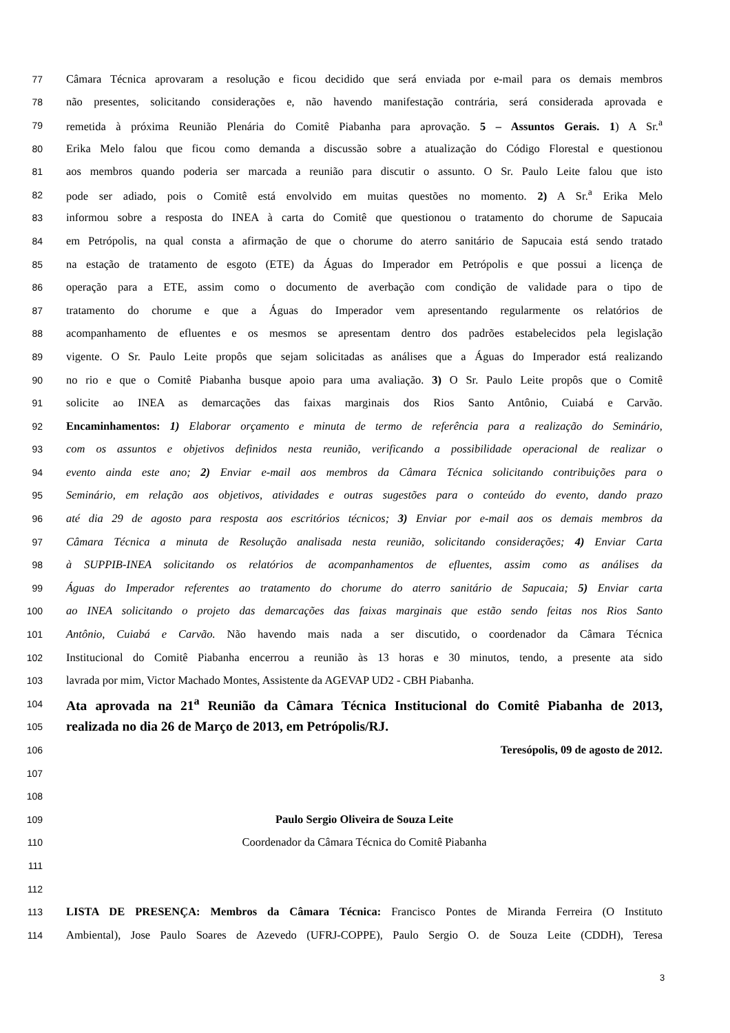77 Câmara Técnica aprovaram a resolução e ficou decidido que será enviada por e-mail para os demais membros
78 não presentes, solicitando considerações e, não havendo manifestação contrária, será considerada aprovada e
79 remetida à próxima Reunião Plenária do Comitê Piabanha para aprovação. 5 – Assuntos Gerais. 1) A Sr.<sup>a</sup>
80 Erika Melo falou que ficou como demanda a discussão sobre a atualização do Código Florestal e questionou
81 aos membros quando poderia ser marcada a reunião para discutir o assunto. O Sr. Paulo Leite falou que isto
82 pode ser adiado, pois o Comitê está envolvido em muitas questões no momento. 2) A Sr.<sup>a</sup> Erika Melo
83 informou sobre a resposta do INEA à carta do Comitê que questionou o tratamento do chorume de Sapucaia
84 em Petrópolis, na qual consta a afirmação de que o chorume do aterro sanitário de Sapucaia está sendo tratado
85 na estação de tratamento de esgoto (ETE) da Águas do Imperador em Petrópolis e que possui a licença de
86 operação para a ETE, assim como o documento de averbação com condição de validade para o tipo de
87 tratamento do chorume e que a Águas do Imperador vem apresentando regularmente os relatórios de
88 acompanhamento de efluentes e os mesmos se apresentam dentro dos padrões estabelecidos pela legislação
89 vigente. O Sr. Paulo Leite propôs que sejam solicitadas as análises que a Águas do Imperador está realizando
90 no rio e que o Comitê Piabanha busque apoio para uma avaliação. 3) O Sr. Paulo Leite propôs que o Comitê
91 solicite ao INEA as demarcações das faixas marginais dos Rios Santo Antônio, Cuiabá e Carvão.
92 Encaminhamentos: 1) Elaborar orçamento e minuta de termo de referência para a realização do Seminário,
93 com os assuntos e objetivos definidos nesta reunião, verificando a possibilidade operacional de realizar o
94 evento ainda este ano; 2) Enviar e-mail aos membros da Câmara Técnica solicitando contribuições para o
95 Seminário, em relação aos objetivos, atividades e outras sugestões para o conteúdo do evento, dando prazo
96 até dia 29 de agosto para resposta aos escritórios técnicos; 3) Enviar por e-mail aos os demais membros da
97 Câmara Técnica a minuta de Resolução analisada nesta reunião, solicitando considerações; 4) Enviar Carta
98 à SUPPIB-INEA solicitando os relatórios de acompanhamentos de efluentes, assim como as análises da
99 Águas do Imperador referentes ao tratamento do chorume do aterro sanitário de Sapucaia; 5) Enviar carta
100 ao INEA solicitando o projeto das demarcações das faixas marginais que estão sendo feitas nos Rios Santo
101 Antônio, Cuiabá e Carvão. Não havendo mais nada a ser discutido, o coordenador da Câmara Técnica
102 Institucional do Comitê Piabanha encerrou a reunião às 13 horas e 30 minutos, tendo, a presente ata sido
103 lavrada por mim, Victor Machado Montes, Assistente da AGEVAP UD2 - CBH Piabanha.
104 Ata aprovada na 21<sup>a</sup> Reunião da Câmara Técnica Institucional do Comitê Piabanha de 2013,
105 realizada no dia 26 de Março de 2013, em Petrópolis/RJ.
106 Teresópolis, 09 de agosto de 2012.
107
108
109 Paulo Sergio Oliveira de Souza Leite
110 Coordenador da Câmara Técnica do Comitê Piabanha
111
112
113 LISTA DE PRESENÇA: Membros da Câmara Técnica: Francisco Pontes de Miranda Ferreira (O Instituto
114 Ambiental), Jose Paulo Soares de Azevedo (UFRJ-COPPE), Paulo Sergio O. de Souza Leite (CDDH), Teresa
3